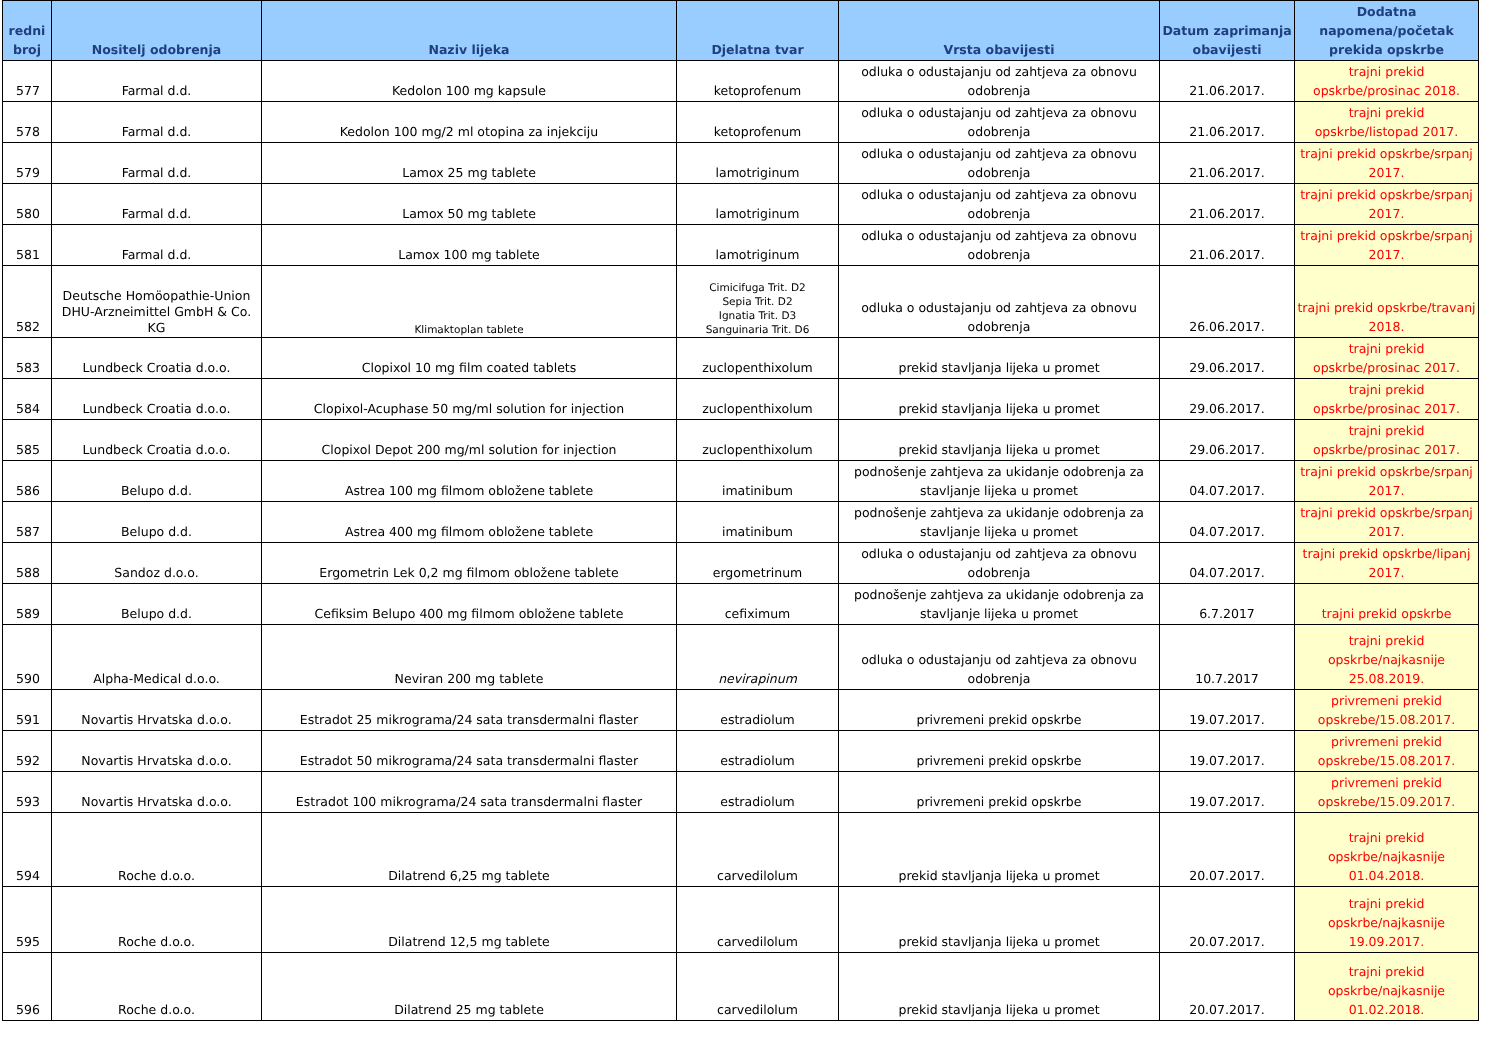| redni broj | Nositelj odobrenja | Naziv lijeka | Djelatna tvar | Vrsta obavijesti | Datum zaprimanja obavijesti | Dodatna napomena/početak prekida opskrbe |
| --- | --- | --- | --- | --- | --- | --- |
| 577 | Farmal d.d. | Kedolon 100 mg kapsule | ketoprofenum | odluka o odustajanju od zahtjeva za obnovu odobrenja | 21.06.2017. | trajni prekid opskrbe/prosinac 2018. |
| 578 | Farmal d.d. | Kedolon 100 mg/2 ml otopina za injekciju | ketoprofenum | odluka o odustajanju od zahtjeva za obnovu odobrenja | 21.06.2017. | trajni prekid opskrbe/listopad 2017. |
| 579 | Farmal d.d. | Lamox 25 mg tablete | lamotriginum | odluka o odustajanju od zahtjeva za obnovu odobrenja | 21.06.2017. | trajni prekid opskrbe/srpanj 2017. |
| 580 | Farmal d.d. | Lamox 50 mg tablete | lamotriginum | odluka o odustajanju od zahtjeva za obnovu odobrenja | 21.06.2017. | trajni prekid opskrbe/srpanj 2017. |
| 581 | Farmal d.d. | Lamox 100 mg tablete | lamotriginum | odluka o odustajanju od zahtjeva za obnovu odobrenja | 21.06.2017. | trajni prekid opskrbe/srpanj 2017. |
| 582 | Deutsche Homöopathie-Union DHU-Arzneimittel GmbH & Co. KG | Klimaktoplan tablete | Cimicifuga Trit. D2 Sepia Trit. D2 Ignatia Trit. D3 Sanguinaria Trit. D6 | odluka o odustajanju od zahtjeva za obnovu odobrenja | 26.06.2017. | trajni prekid opskrbe/travanj 2018. |
| 583 | Lundbeck Croatia d.o.o. | Clopixol 10 mg film coated tablets | zuclopenthixolum | prekid stavljanja lijeka u promet | 29.06.2017. | trajni prekid opskrbe/prosinac 2017. |
| 584 | Lundbeck Croatia d.o.o. | Clopixol-Acuphase 50 mg/ml solution for injection | zuclopenthixolum | prekid stavljanja lijeka u promet | 29.06.2017. | trajni prekid opskrbe/prosinac 2017. |
| 585 | Lundbeck Croatia d.o.o. | Clopixol Depot 200 mg/ml solution for injection | zuclopenthixolum | prekid stavljanja lijeka u promet | 29.06.2017. | trajni prekid opskrbe/prosinac 2017. |
| 586 | Belupo d.d. | Astrea 100 mg filmom obložene tablete | imatinibum | podnošenje zahtjeva za ukidanje odobrenja za stavljanje lijeka u promet | 04.07.2017. | trajni prekid opskrbe/srpanj 2017. |
| 587 | Belupo d.d. | Astrea 400 mg filmom obložene tablete | imatinibum | podnošenje zahtjeva za ukidanje odobrenja za stavljanje lijeka u promet | 04.07.2017. | trajni prekid opskrbe/srpanj 2017. |
| 588 | Sandoz d.o.o. | Ergometrin Lek 0,2 mg filmom obložene tablete | ergometrinum | odluka o odustajanju od zahtjeva za obnovu odobrenja | 04.07.2017. | trajni prekid opskrbe/lipanj 2017. |
| 589 | Belupo d.d. | Cefiksim Belupo 400 mg filmom obložene tablete | cefiximum | podnošenje zahtjeva za ukidanje odobrenja za stavljanje lijeka u promet | 6.7.2017 | trajni prekid opskrbe |
| 590 | Alpha-Medical d.o.o. | Neviran 200 mg tablete | nevirapinum | odluka o odustajanju od zahtjeva za obnovu odobrenja | 10.7.2017 | trajni prekid opskrbe/najkasnije 25.08.2019. |
| 591 | Novartis Hrvatska d.o.o. | Estradot 25 mikrograma/24 sata transdermalni flaster | estradiolum | privremeni prekid opskrbe | 19.07.2017. | privremeni prekid opskrebe/15.08.2017. |
| 592 | Novartis Hrvatska d.o.o. | Estradot 50 mikrograma/24 sata transdermalni flaster | estradiolum | privremeni prekid opskrbe | 19.07.2017. | privremeni prekid opskrebe/15.08.2017. |
| 593 | Novartis Hrvatska d.o.o. | Estradot 100 mikrograma/24 sata transdermalni flaster | estradiolum | privremeni prekid opskrbe | 19.07.2017. | privremeni prekid opskrebe/15.09.2017. |
| 594 | Roche d.o.o. | Dilatrend 6,25 mg tablete | carvedilolum | prekid stavljanja lijeka u promet | 20.07.2017. | trajni prekid opskrbe/najkasnije 01.04.2018. |
| 595 | Roche d.o.o. | Dilatrend 12,5 mg tablete | carvedilolum | prekid stavljanja lijeka u promet | 20.07.2017. | trajni prekid opskrbe/najkasnije 19.09.2017. |
| 596 | Roche d.o.o. | Dilatrend 25 mg tablete | carvedilolum | prekid stavljanja lijeka u promet | 20.07.2017. | trajni prekid opskrbe/najkasnije 01.02.2018. |